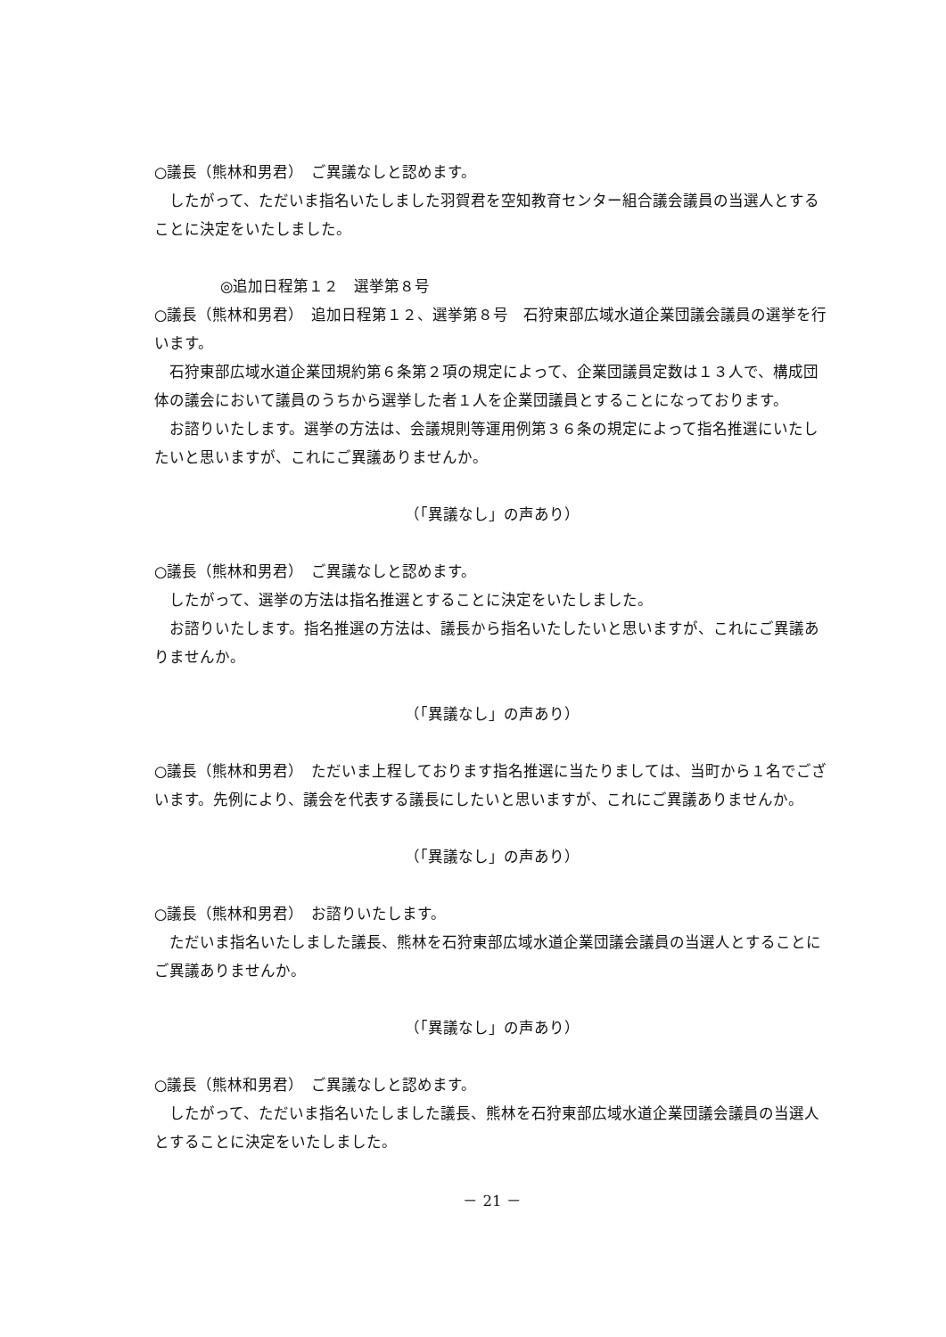○議長（熊林和男君）　ご異議なしと認めます。
　したがって、ただいま指名いたしました羽賀君を空知教育センター組合議会議員の当選人とすることに決定をいたしました。
◎追加日程第１２　選挙第８号
○議長（熊林和男君）　追加日程第１２、選挙第８号　石狩東部広域水道企業団議会議員の選挙を行います。
　石狩東部広域水道企業団規約第６条第２項の規定によって、企業団議員定数は１３人で、構成団体の議会において議員のうちから選挙した者１人を企業団議員とすることになっております。
　お諮りいたします。選挙の方法は、会議規則等運用例第３６条の規定によって指名推選にいたしたいと思いますが、これにご異議ありませんか。
（「異議なし」の声あり）
○議長（熊林和男君）　ご異議なしと認めます。
　したがって、選挙の方法は指名推選とすることに決定をいたしました。
　お諮りいたします。指名推選の方法は、議長から指名いたしたいと思いますが、これにご異議ありませんか。
（「異議なし」の声あり）
○議長（熊林和男君）　ただいま上程しております指名推選に当たりましては、当町から１名でございます。先例により、議会を代表する議長にしたいと思いますが、これにご異議ありませんか。
（「異議なし」の声あり）
○議長（熊林和男君）　お諮りいたします。
　ただいま指名いたしました議長、熊林を石狩東部広域水道企業団議会議員の当選人とすることにご異議ありませんか。
（「異議なし」の声あり）
○議長（熊林和男君）　ご異議なしと認めます。
　したがって、ただいま指名いたしました議長、熊林を石狩東部広域水道企業団議会議員の当選人とすることに決定をいたしました。
－ 21 －